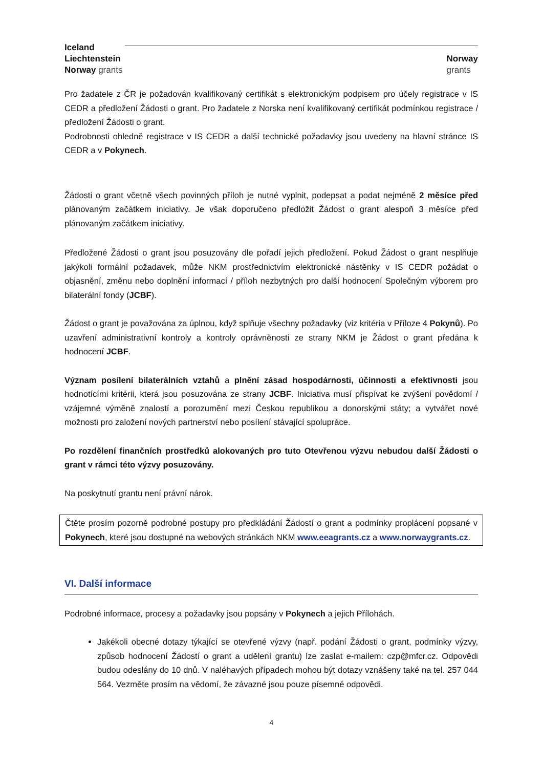Iceland
Liechtenstein
Norway grants
Norway
grants
Pro žadatele z ČR je požadován kvalifikovaný certifikát s elektronickým podpisem pro účely registrace v IS CEDR a předložení Žádosti o grant. Pro žadatele z Norska není kvalifikovaný certifikát podmínkou registrace / předložení Žádosti o grant.
Podrobnosti ohledně registrace v IS CEDR a další technické požadavky jsou uvedeny na hlavní stránce IS CEDR a v Pokynech.
Žádosti o grant včetně všech povinných příloh je nutné vyplnit, podepsat a podat nejméně 2 měsíce před plánovaným začátkem iniciativy. Je však doporučeno předložit Žádost o grant alespoň 3 měsíce před plánovaným začátkem iniciativy.
Předložené Žádosti o grant jsou posuzovány dle pořadí jejich předložení. Pokud Žádost o grant nesplňuje jakýkoli formální požadavek, může NKM prostřednictvím elektronické nástěnky v IS CEDR požádat o objasnění, změnu nebo doplnění informací / příloh nezbytných pro další hodnocení Společným výborem pro bilaterální fondy (JCBF).
Žádost o grant je považována za úplnou, když splňuje všechny požadavky (viz kritéria v Příloze 4 Pokynů). Po uzavření administrativní kontroly a kontroly oprávněnosti ze strany NKM je Žádost o grant předána k hodnocení JCBF.
Význam posílení bilaterálních vztahů a plnění zásad hospodárnosti, účinnosti a efektivnosti jsou hodnotícími kritérii, která jsou posuzována ze strany JCBF. Iniciativa musí přispívat ke zvýšení povědomí / vzájemné výměně znalostí a porozumění mezi Českou republikou a donorskými státy; a vytvářet nové možnosti pro založení nových partnerství nebo posílení stávající spolupráce.
Po rozdělení finančních prostředků alokovaných pro tuto Otevřenou výzvu nebudou další Žádosti o grant v rámci této výzvy posuzovány.
Na poskytnutí grantu není právní nárok.
Čtěte prosím pozorně podrobné postupy pro předkládání Žádostí o grant a podmínky proplácení popsané v Pokynech, které jsou dostupné na webových stránkách NKM www.eeagrants.cz a www.norwaygrants.cz.
VI. Další informace
Podrobné informace, procesy a požadavky jsou popsány v Pokynech a jejich Přílohách.
Jakékoli obecné dotazy týkající se otevřené výzvy (např. podání Žádosti o grant, podmínky výzvy, způsob hodnocení Žádostí o grant a udělení grantu) lze zaslat e-mailem: czp@mfcr.cz. Odpovědi budou odeslány do 10 dnů. V naléhavých případech mohou být dotazy vznášeny také na tel. 257 044 564. Vezměte prosím na vědomí, že závazné jsou pouze písemné odpovědi.
4